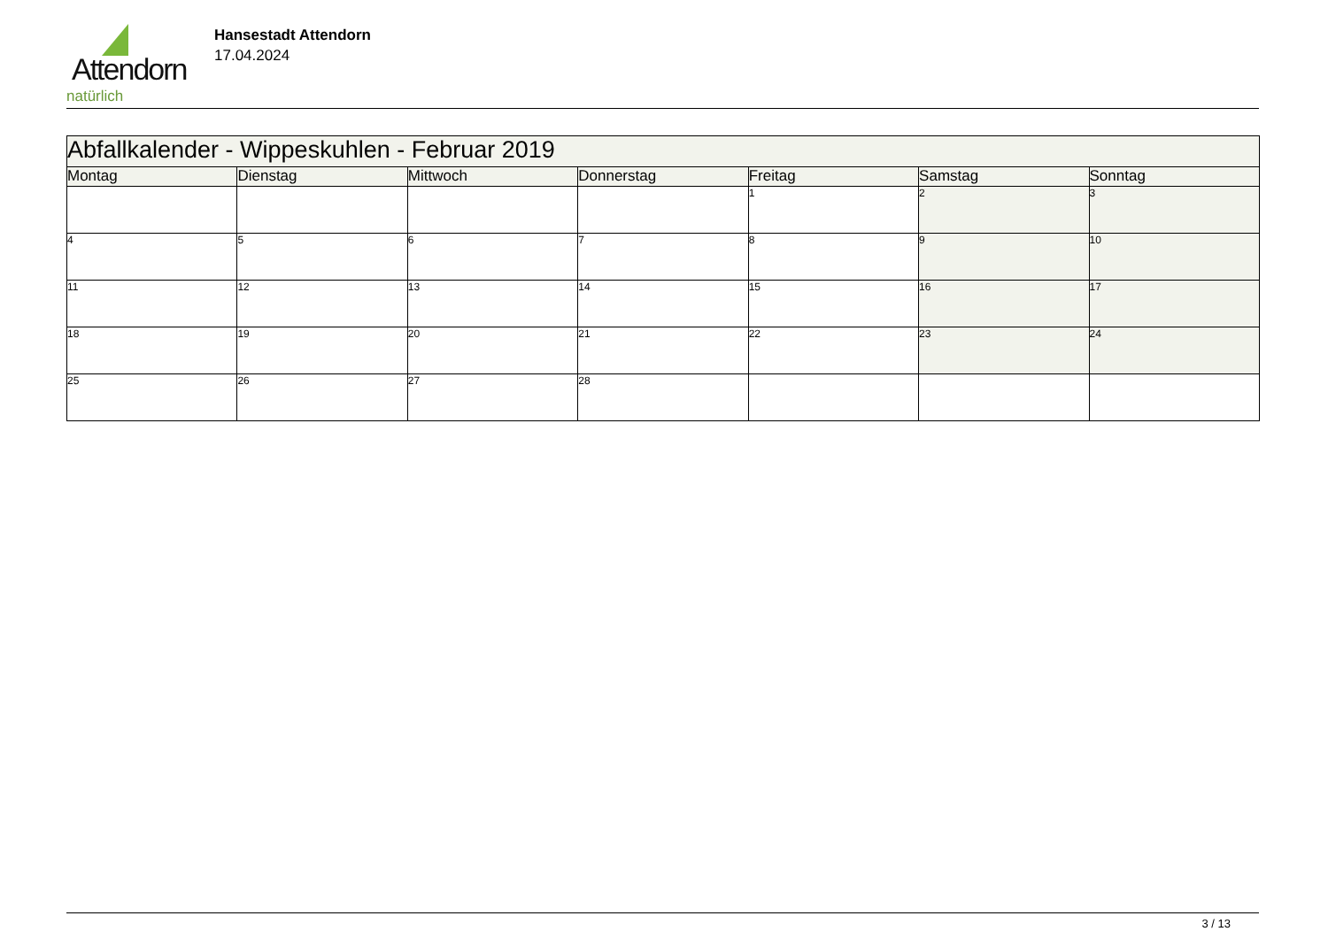Attendorn
natürlich
Hansestadt Attendorn
17.04.2024
| Abfallkalender - Wippeskuhlen - Februar 2019 | | | | | | |
| --- | --- | --- | --- | --- | --- | --- |
| Montag | Dienstag | Mittwoch | Donnerstag | Freitag | Samstag | Sonntag |
| | | | | 1 | 2 | 3 |
| 4 | 5 | 6 | 7 | 8 | 9 | 10 |
| 11 | 12 | 13 | 14 | 15 | 16 | 17 |
| 18 | 19 | 20 | 21 | 22 | 23 | 24 |
| 25 | 26 | 27 | 28 | | | |
3 / 13